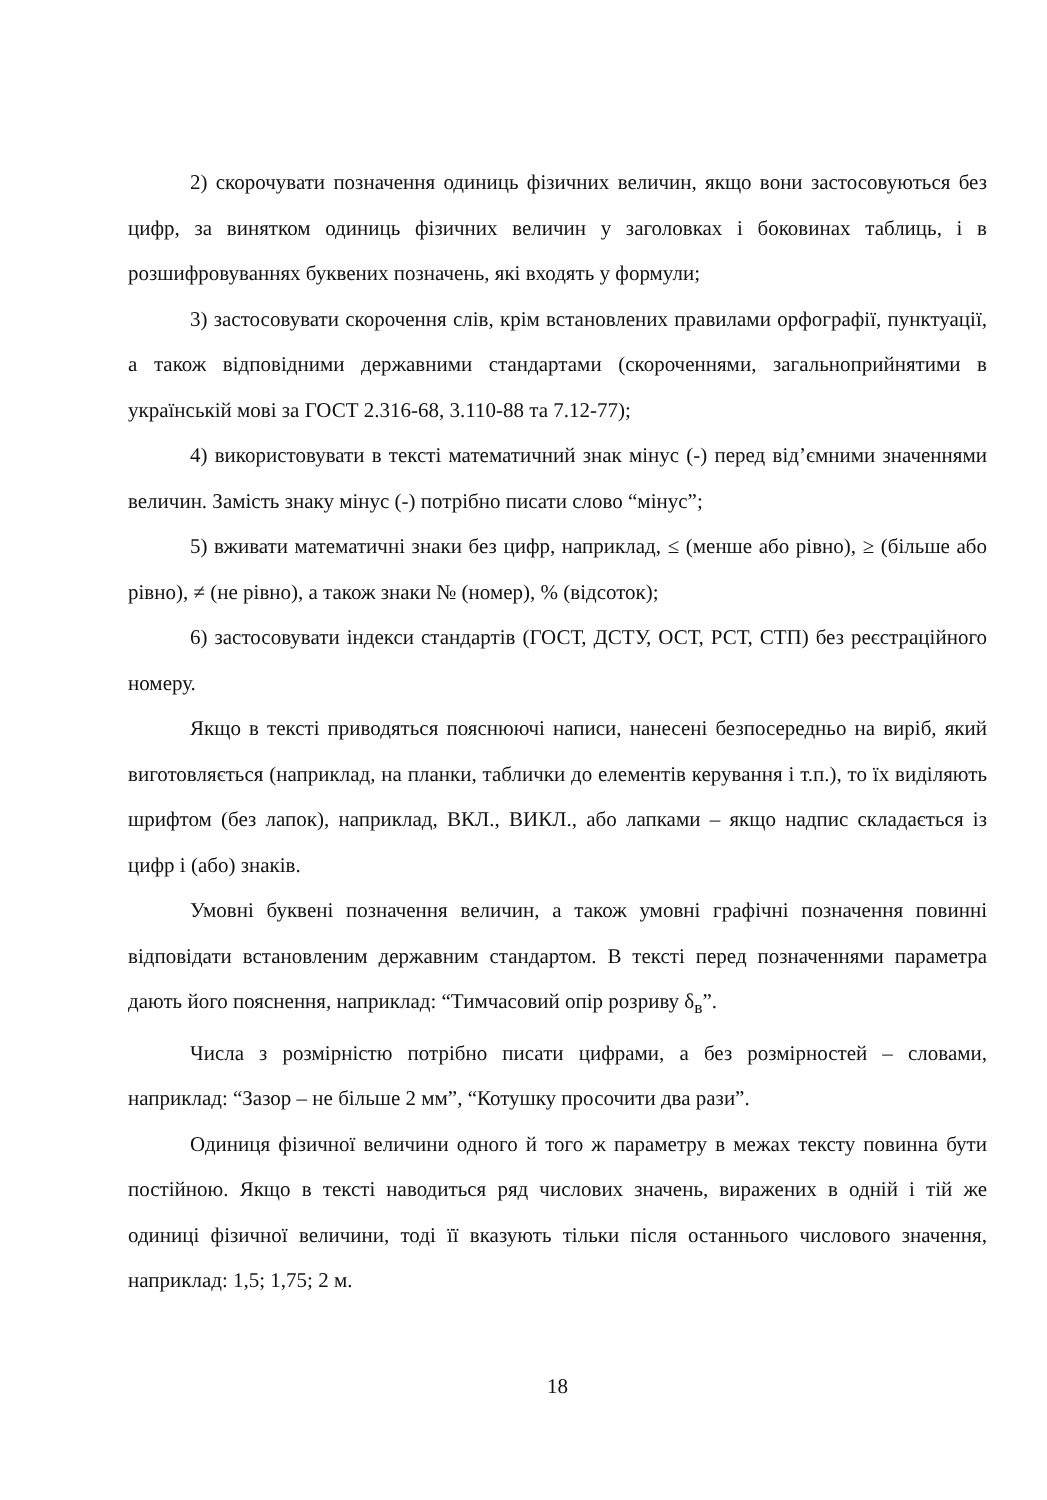2) скорочувати позначення одиниць фізичних величин, якщо вони застосовуються без цифр, за винятком одиниць фізичних величин у заголовках і боковинах таблиць, і в розшифровуваннях буквених позначень, які входять у формули;
3) застосовувати скорочення слів, крім встановлених правилами орфографії, пунктуації, а також відповідними державними стандартами (скороченнями, загальноприйнятими в українській мові за ГОСТ 2.316-68, 3.110-88 та 7.12-77);
4) використовувати в тексті математичний знак мінус (-) перед від’ємними значеннями величин. Замість знаку мінус (-) потрібно писати слово “мінус”;
5) вживати математичні знаки без цифр, наприклад, ≤ (менше або рівно), ≥ (більше або рівно), ≠ (не рівно), а також знаки № (номер), % (відсоток);
6) застосовувати індекси стандартів (ГОСТ, ДСТУ, ОСТ, РСТ, СТП) без реєстраційного номеру.
Якщо в тексті приводяться пояснюючі написи, нанесені безпосередньо на виріб, який виготовляється (наприклад, на планки, таблички до елементів керування і т.п.), то їх виділяють шрифтом (без лапок), наприклад, ВКЛ., ВИКЛ., або лапками – якщо надпис складається із цифр і (або) знаків.
Умовні буквені позначення величин, а також умовні графічні позначення повинні відповідати встановленим державним стандартом. В тексті перед позначеннями параметра дають його пояснення, наприклад: “Тимчасовий опір розриву δ<sub>в</sub>”.
Числа з розмірністю потрібно писати цифрами, а без розмірностей – словами, наприклад: “Зазор – не більше 2 мм”, “Котушку просочити два рази”.
Одиниця фізичної величини одного й того ж параметру в межах тексту повинна бути постійною. Якщо в тексті наводиться ряд числових значень, виражених в одній і тій же одиниці фізичної величини, тоді її вказують тільки після останнього числового значення, наприклад: 1,5; 1,75; 2 м.
18